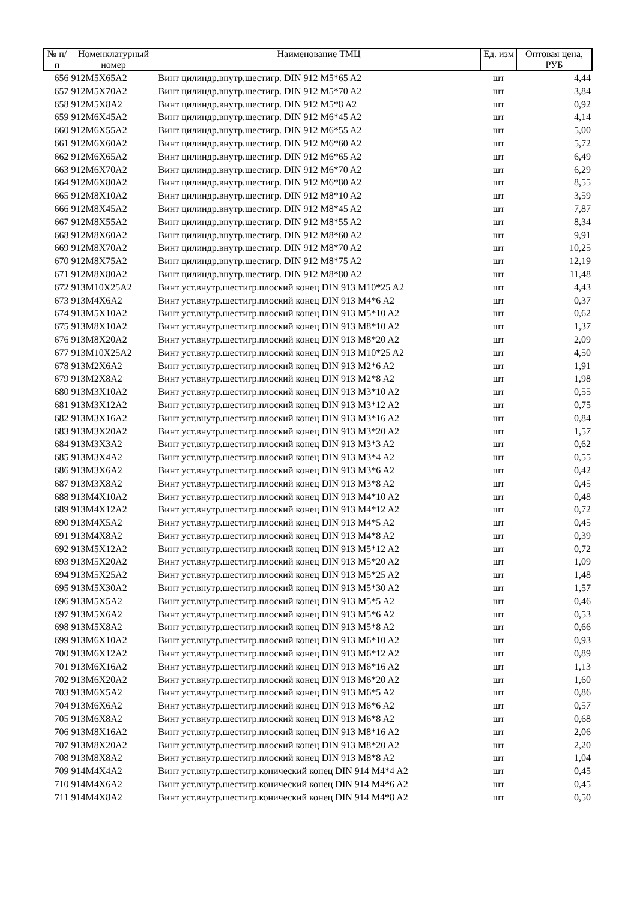| № п/п | Номенклатурный номер | Наименование ТМЦ | Ед. изм | Оптовая цена, РУБ |
| --- | --- | --- | --- | --- |
| 656 | 912M5X65A2 | Винт цилиндр.внутр.шестигр. DIN 912 M5*65 A2 | шт | 4,44 |
| 657 | 912M5X70A2 | Винт цилиндр.внутр.шестигр. DIN 912 M5*70 A2 | шт | 3,84 |
| 658 | 912M5X8A2 | Винт цилиндр.внутр.шестигр. DIN 912 M5*8 A2 | шт | 0,92 |
| 659 | 912M6X45A2 | Винт цилиндр.внутр.шестигр. DIN 912 M6*45 A2 | шт | 4,14 |
| 660 | 912M6X55A2 | Винт цилиндр.внутр.шестигр. DIN 912 M6*55 A2 | шт | 5,00 |
| 661 | 912M6X60A2 | Винт цилиндр.внутр.шестигр. DIN 912 M6*60 A2 | шт | 5,72 |
| 662 | 912M6X65A2 | Винт цилиндр.внутр.шестигр. DIN 912 M6*65 A2 | шт | 6,49 |
| 663 | 912M6X70A2 | Винт цилиндр.внутр.шестигр. DIN 912 M6*70 A2 | шт | 6,29 |
| 664 | 912M6X80A2 | Винт цилиндр.внутр.шестигр. DIN 912 M6*80 A2 | шт | 8,55 |
| 665 | 912M8X10A2 | Винт цилиндр.внутр.шестигр. DIN 912 M8*10 A2 | шт | 3,59 |
| 666 | 912M8X45A2 | Винт цилиндр.внутр.шестигр. DIN 912 M8*45 A2 | шт | 7,87 |
| 667 | 912M8X55A2 | Винт цилиндр.внутр.шестигр. DIN 912 M8*55 A2 | шт | 8,34 |
| 668 | 912M8X60A2 | Винт цилиндр.внутр.шестигр. DIN 912 M8*60 A2 | шт | 9,91 |
| 669 | 912M8X70A2 | Винт цилиндр.внутр.шестигр. DIN 912 M8*70 A2 | шт | 10,25 |
| 670 | 912M8X75A2 | Винт цилиндр.внутр.шестигр. DIN 912 M8*75 A2 | шт | 12,19 |
| 671 | 912M8X80A2 | Винт цилиндр.внутр.шестигр. DIN 912 M8*80 A2 | шт | 11,48 |
| 672 | 913M10X25A2 | Винт уст.внутр.шестигр.плоский конец DIN 913 M10*25 A2 | шт | 4,43 |
| 673 | 913M4X6A2 | Винт уст.внутр.шестигр.плоский конец DIN 913 M4*6 A2 | шт | 0,37 |
| 674 | 913M5X10A2 | Винт уст.внутр.шестигр.плоский конец DIN 913 M5*10 A2 | шт | 0,62 |
| 675 | 913M8X10A2 | Винт уст.внутр.шестигр.плоский конец DIN 913 M8*10 A2 | шт | 1,37 |
| 676 | 913M8X20A2 | Винт уст.внутр.шестигр.плоский конец DIN 913 M8*20 A2 | шт | 2,09 |
| 677 | 913M10X25A2 | Винт уст.внутр.шестигр.плоский конец DIN 913 M10*25 A2 | шт | 4,50 |
| 678 | 913M2X6A2 | Винт уст.внутр.шестигр.плоский конец DIN 913 M2*6 A2 | шт | 1,91 |
| 679 | 913M2X8A2 | Винт уст.внутр.шестигр.плоский конец DIN 913 M2*8 A2 | шт | 1,98 |
| 680 | 913M3X10A2 | Винт уст.внутр.шестигр.плоский конец DIN 913 M3*10 A2 | шт | 0,55 |
| 681 | 913M3X12A2 | Винт уст.внутр.шестигр.плоский конец DIN 913 M3*12 A2 | шт | 0,75 |
| 682 | 913M3X16A2 | Винт уст.внутр.шестигр.плоский конец DIN 913 M3*16 A2 | шт | 0,84 |
| 683 | 913M3X20A2 | Винт уст.внутр.шестигр.плоский конец DIN 913 M3*20 A2 | шт | 1,57 |
| 684 | 913M3X3A2 | Винт уст.внутр.шестигр.плоский конец DIN 913 M3*3 A2 | шт | 0,62 |
| 685 | 913M3X4A2 | Винт уст.внутр.шестигр.плоский конец DIN 913 M3*4 A2 | шт | 0,55 |
| 686 | 913M3X6A2 | Винт уст.внутр.шестигр.плоский конец DIN 913 M3*6 A2 | шт | 0,42 |
| 687 | 913M3X8A2 | Винт уст.внутр.шестигр.плоский конец DIN 913 M3*8 A2 | шт | 0,45 |
| 688 | 913M4X10A2 | Винт уст.внутр.шестигр.плоский конец DIN 913 M4*10 A2 | шт | 0,48 |
| 689 | 913M4X12A2 | Винт уст.внутр.шестигр.плоский конец DIN 913 M4*12 A2 | шт | 0,72 |
| 690 | 913M4X5A2 | Винт уст.внутр.шестигр.плоский конец DIN 913 M4*5 A2 | шт | 0,45 |
| 691 | 913M4X8A2 | Винт уст.внутр.шестигр.плоский конец DIN 913 M4*8 A2 | шт | 0,39 |
| 692 | 913M5X12A2 | Винт уст.внутр.шестигр.плоский конец DIN 913 M5*12 A2 | шт | 0,72 |
| 693 | 913M5X20A2 | Винт уст.внутр.шестигр.плоский конец DIN 913 M5*20 A2 | шт | 1,09 |
| 694 | 913M5X25A2 | Винт уст.внутр.шестигр.плоский конец DIN 913 M5*25 A2 | шт | 1,48 |
| 695 | 913M5X30A2 | Винт уст.внутр.шестигр.плоский конец DIN 913 M5*30 A2 | шт | 1,57 |
| 696 | 913M5X5A2 | Винт уст.внутр.шестигр.плоский конец DIN 913 M5*5 A2 | шт | 0,46 |
| 697 | 913M5X6A2 | Винт уст.внутр.шестигр.плоский конец DIN 913 M5*6 A2 | шт | 0,53 |
| 698 | 913M5X8A2 | Винт уст.внутр.шестигр.плоский конец DIN 913 M5*8 A2 | шт | 0,66 |
| 699 | 913M6X10A2 | Винт уст.внутр.шестигр.плоский конец DIN 913 M6*10 A2 | шт | 0,93 |
| 700 | 913M6X12A2 | Винт уст.внутр.шестигр.плоский конец DIN 913 M6*12 A2 | шт | 0,89 |
| 701 | 913M6X16A2 | Винт уст.внутр.шестигр.плоский конец DIN 913 M6*16 A2 | шт | 1,13 |
| 702 | 913M6X20A2 | Винт уст.внутр.шестигр.плоский конец DIN 913 M6*20 A2 | шт | 1,60 |
| 703 | 913M6X5A2 | Винт уст.внутр.шестигр.плоский конец DIN 913 M6*5 A2 | шт | 0,86 |
| 704 | 913M6X6A2 | Винт уст.внутр.шестигр.плоский конец DIN 913 M6*6 A2 | шт | 0,57 |
| 705 | 913M6X8A2 | Винт уст.внутр.шестигр.плоский конец DIN 913 M6*8 A2 | шт | 0,68 |
| 706 | 913M8X16A2 | Винт уст.внутр.шестигр.плоский конец DIN 913 M8*16 A2 | шт | 2,06 |
| 707 | 913M8X20A2 | Винт уст.внутр.шестигр.плоский конец DIN 913 M8*20 A2 | шт | 2,20 |
| 708 | 913M8X8A2 | Винт уст.внутр.шестигр.плоский конец DIN 913 M8*8 A2 | шт | 1,04 |
| 709 | 914M4X4A2 | Винт уст.внутр.шестигр.конический конец DIN 914 M4*4 A2 | шт | 0,45 |
| 710 | 914M4X6A2 | Винт уст.внутр.шестигр.конический конец DIN 914 M4*6 A2 | шт | 0,45 |
| 711 | 914M4X8A2 | Винт уст.внутр.шестигр.конический конец DIN 914 M4*8 A2 | шт | 0,50 |